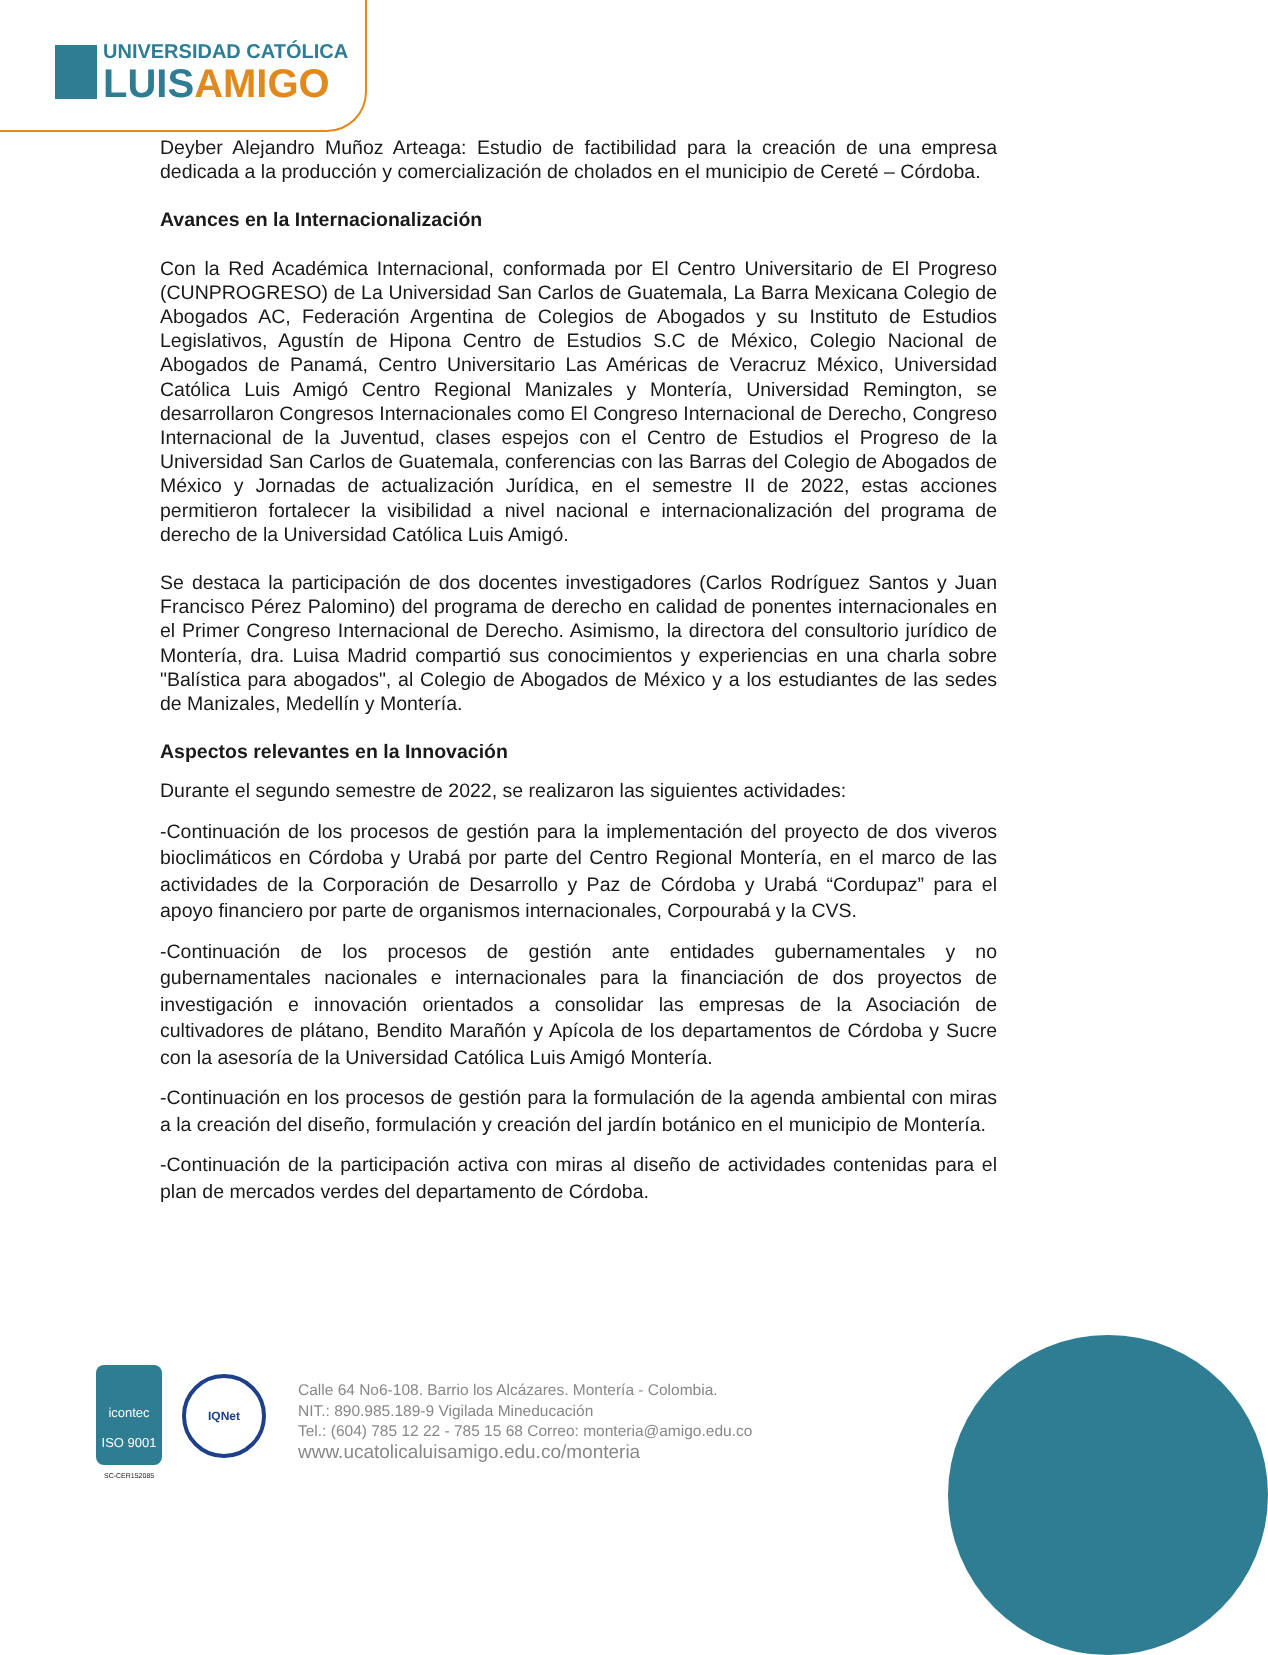UNIVERSIDAD CATÓLICA
LUISAMIGO
Deyber Alejandro Muñoz Arteaga: Estudio de factibilidad para la creación de una empresa dedicada a la producción y comercialización de cholados en el municipio de Cereté – Córdoba.
Avances en la Internacionalización
Con la Red Académica Internacional, conformada por El Centro Universitario de El Progreso (CUNPROGRESO) de La Universidad San Carlos de Guatemala, La Barra Mexicana Colegio de Abogados AC, Federación Argentina de Colegios de Abogados y su Instituto de Estudios Legislativos, Agustín de Hipona Centro de Estudios S.C de México, Colegio Nacional de Abogados de Panamá, Centro Universitario Las Américas de Veracruz México, Universidad Católica Luis Amigó Centro Regional Manizales y Montería, Universidad Remington, se desarrollaron Congresos Internacionales como El Congreso Internacional de Derecho, Congreso Internacional de la Juventud, clases espejos con el Centro de Estudios el Progreso de la Universidad San Carlos de Guatemala, conferencias con las Barras del Colegio de Abogados de México y Jornadas de actualización Jurídica, en el semestre II de 2022, estas acciones permitieron fortalecer la visibilidad a nivel nacional e internacionalización del programa de derecho de la Universidad Católica Luis Amigó.
Se destaca la participación de dos docentes investigadores (Carlos Rodríguez Santos y Juan Francisco Pérez Palomino) del programa de derecho en calidad de ponentes internacionales en el Primer Congreso Internacional de Derecho. Asimismo, la directora del consultorio jurídico de Montería, dra. Luisa Madrid compartió sus conocimientos y experiencias en una charla sobre "Balística para abogados", al Colegio de Abogados de México y a los estudiantes de las sedes de Manizales, Medellín y Montería.
Aspectos relevantes en la Innovación
Durante el segundo semestre de 2022, se realizaron las siguientes actividades:
-Continuación de los procesos de gestión para la implementación del proyecto de dos viveros bioclimáticos en Córdoba y Urabá por parte del Centro Regional Montería, en el marco de las actividades de la Corporación de Desarrollo y Paz de Córdoba y Urabá “Cordupaz” para el apoyo financiero por parte de organismos internacionales, Corpourabá y la CVS.
-Continuación de los procesos de gestión ante entidades gubernamentales y no gubernamentales nacionales e internacionales para la financiación de dos proyectos de investigación e innovación orientados a consolidar las empresas de la Asociación de cultivadores de plátano, Bendito Marañón y Apícola de los departamentos de Córdoba y Sucre con la asesoría de la Universidad Católica Luis Amigó Montería.
-Continuación en los procesos de gestión para la formulación de la agenda ambiental con miras a la creación del diseño, formulación y creación del jardín botánico en el municipio de Montería.
-Continuación de la participación activa con miras al diseño de actividades contenidas para el plan de mercados verdes del departamento de Córdoba.
icontec
ISO 9001
SC-CER152085
IQNet
Calle 64 No6-108. Barrio los Alcázares. Montería - Colombia.
NIT.: 890.985.189-9 Vigilada Mineducación
Tel.: (604) 785 12 22 - 785 15 68 Correo: monteria@amigo.edu.co
www.ucatolicaluisamigo.edu.co/monteria